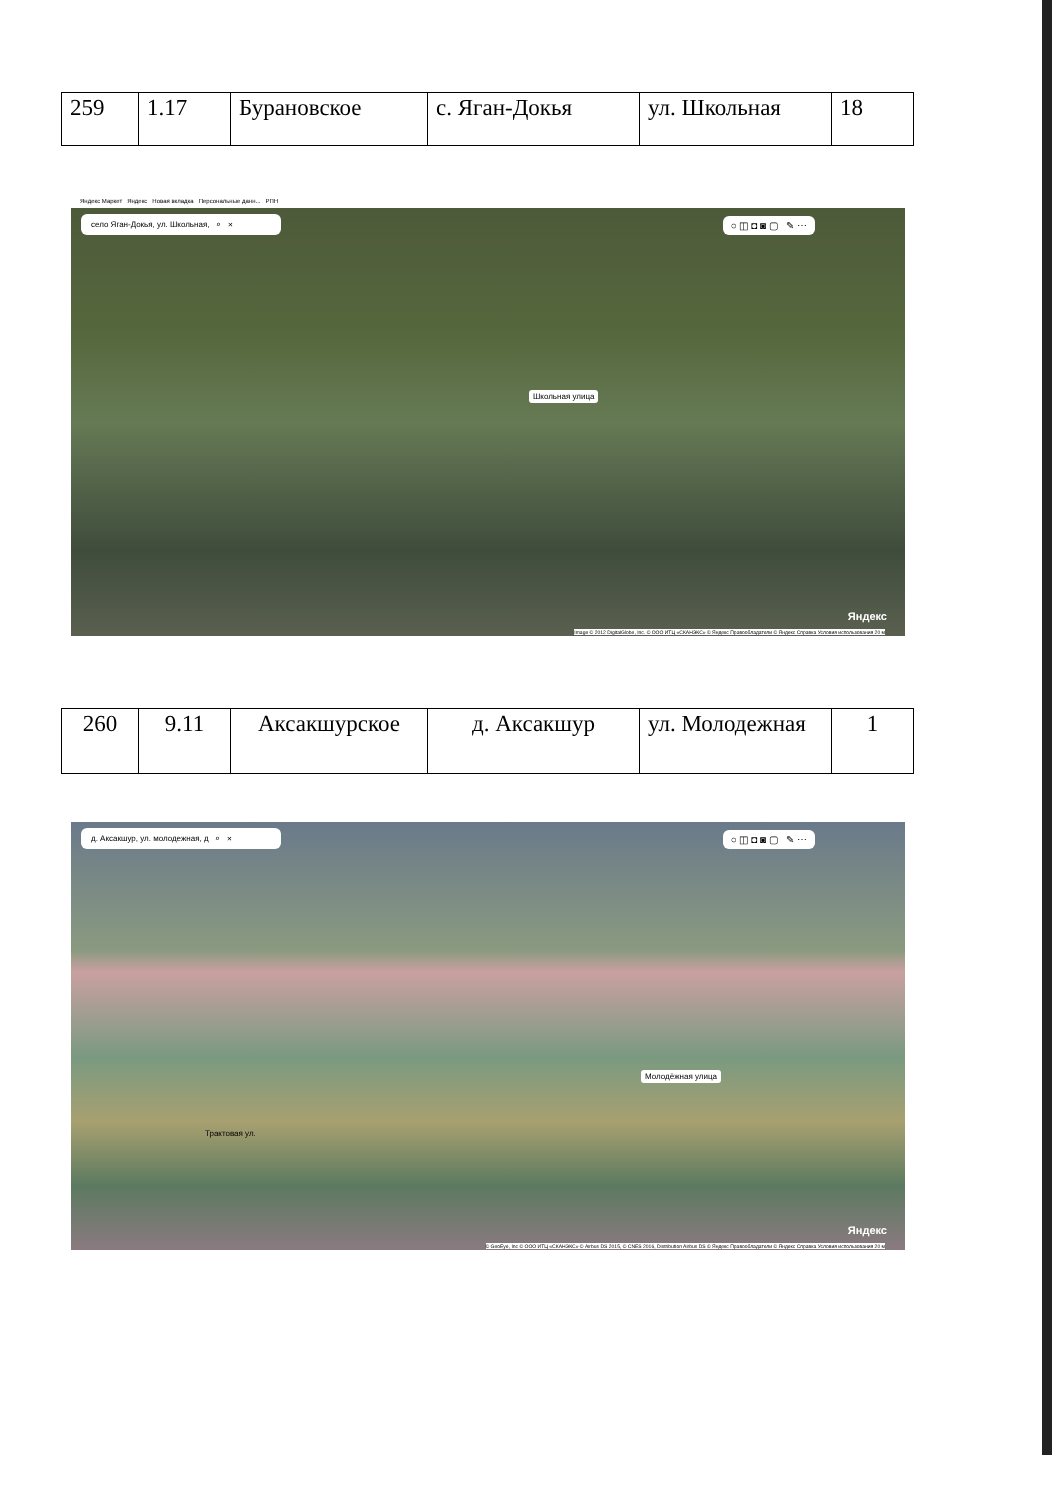| 259 | 1.17 | Бурановское | с. Яган-Докья | ул. Школьная | 18 |
Яндекс Маркет Яндекс Новая вкладка Персональные данн... РПН
село Яган-Докья, ул. Школьная, ⌕ ✕
○ ◫ ◘ ◙ ▢ ✎ ⋯
Школьная улица
Яндекс
Image © 2012 DigitalGlobe, Inc. © ООО ИТЦ «СКАНЭКС» © Яндекс Правообладатели © Яндекс Справка Условия использования 20 м
| 260 | 9.11 | Аксакшурское | д. Аксакшур | ул. Молодежная | 1 |
д. Аксакшур, ул. молодежная, д ⌕ ✕
○ ◫ ◘ ◙ ▢ ✎ ⋯
Молодёжная улица
Трактовая ул.
Яндекс
© GeoEye, Inc © ООО ИТЦ «СКАНЭКС» © Airbus DS 2015, © CNES 2016, Distribution Airbus DS © Яндекс Правообладатели © Яндекс Справка Условия использования 20 м